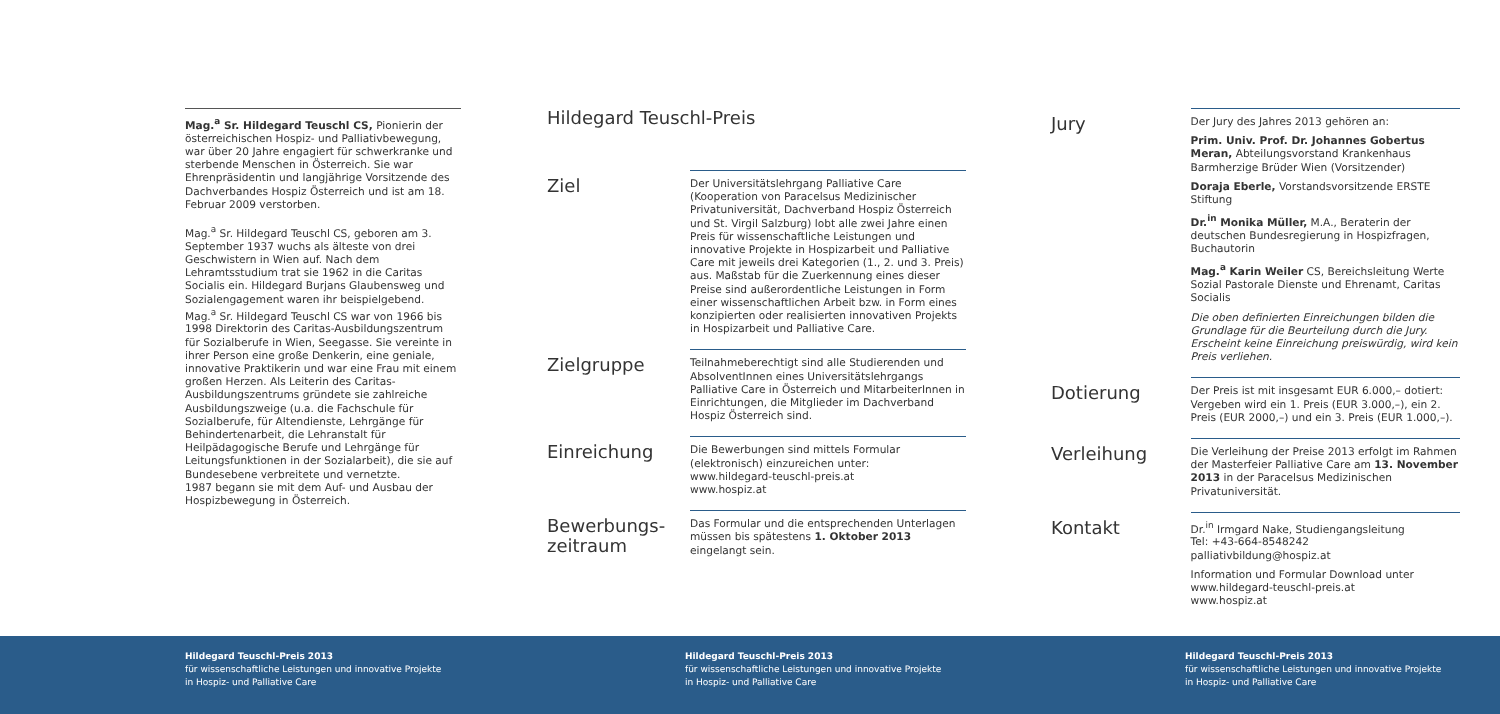Mag.<sup>a</sup> Sr. Hildegard Teuschl CS, Pionierin der österreichischen Hospiz- und Palliativbewegung, war über 20 Jahre engagiert für schwerkranke und sterbende Menschen in Österreich. Sie war Ehrenpräsidentin und langjährige Vorsitzende des Dachverbandes Hospiz Österreich und ist am 18. Februar 2009 verstorben.
Mag.<sup>a</sup> Sr. Hildegard Teuschl CS, geboren am 3. September 1937 wuchs als älteste von drei Geschwistern in Wien auf. Nach dem Lehramtsstudium trat sie 1962 in die Caritas Socialis ein. Hildegard Burjans Glaubensweg und Sozialengagement waren ihr beispielgebend.
Mag.<sup>a</sup> Sr. Hildegard Teuschl CS war von 1966 bis 1998 Direktorin des Caritas-Ausbildungszentrum für Sozialberufe in Wien, Seegasse. Sie vereinte in ihrer Person eine große Denkerin, eine geniale, innovative Praktikerin und war eine Frau mit einem großen Herzen. Als Leiterin des Caritas-Ausbildungszentrums gründete sie zahlreiche Ausbildungszweige (u.a. die Fachschule für Sozialberufe, für Altendienste, Lehrgänge für Behindertenarbeit, die Lehranstalt für Heilpädagogische Berufe und Lehrgänge für Leitungsfunktionen in der Sozialarbeit), die sie auf Bundesebene verbreitete und vernetzte.
1987 begann sie mit dem Auf- und Ausbau der Hospizbewegung in Österreich.
Hildegard Teuschl-Preis
Ziel
Der Universitätslehrgang Palliative Care (Kooperation von Paracelsus Medizinischer Privatuniversität, Dachverband Hospiz Österreich und St. Virgil Salzburg) lobt alle zwei Jahre einen Preis für wissenschaftliche Leistungen und innovative Projekte in Hospizarbeit und Palliative Care mit jeweils drei Kategorien (1., 2. und 3. Preis) aus. Maßstab für die Zuerkennung eines dieser Preise sind außerordentliche Leistungen in Form einer wissenschaftlichen Arbeit bzw. in Form eines konzipierten oder realisierten innovativen Projekts in Hospizarbeit und Palliative Care.
Zielgruppe
Teilnahmeberechtigt sind alle Studierenden und AbsolventInnen eines Universitätslehrgangs Palliative Care in Österreich und MitarbeiterInnen in Einrichtungen, die Mitglieder im Dachverband Hospiz Österreich sind.
Einreichung
Die Bewerbungen sind mittels Formular (elektronisch) einzureichen unter:
www.hildegard-teuschl-preis.at
www.hospiz.at
Bewerbungs-
zeitraum
Das Formular und die entsprechenden Unterlagen müssen bis spätestens 1. Oktober 2013 eingelangt sein.
Jury
Der Jury des Jahres 2013 gehören an:
Prim. Univ. Prof. Dr. Johannes Gobertus Meran, Abteilungsvorstand Krankenhaus Barmherzige Brüder Wien (Vorsitzender)
Doraja Eberle, Vorstandsvorsitzende ERSTE Stiftung
Dr.<sup>in</sup> Monika Müller, M.A., Beraterin der deutschen Bundesregierung in Hospizfragen, Buchautorin
Mag.<sup>a</sup> Karin Weiler CS, Bereichsleitung Werte Sozial Pastorale Dienste und Ehrenamt, Caritas Socialis
Die oben definierten Einreichungen bilden die Grundlage für die Beurteilung durch die Jury. Erscheint keine Einreichung preiswürdig, wird kein Preis verliehen.
Dotierung
Der Preis ist mit insgesamt EUR 6.000,– dotiert: Vergeben wird ein 1. Preis (EUR 3.000,–), ein 2. Preis (EUR 2000,–) und ein 3. Preis (EUR 1.000,–).
Verleihung
Die Verleihung der Preise 2013 erfolgt im Rahmen der Masterfeier Palliative Care am 13. November 2013 in der Paracelsus Medizinischen Privatuniversität.
Kontakt
Dr.<sup>in</sup> Irmgard Nake, Studiengangsleitung
Tel: +43-664-8548242
palliativbildung@hospiz.at
Information und Formular Download unter
www.hildegard-teuschl-preis.at
www.hospiz.at
Hildegard Teuschl-Preis 2013
für wissenschaftliche Leistungen und innovative Projekte
in Hospiz- und Palliative Care
Hildegard Teuschl-Preis 2013
für wissenschaftliche Leistungen und innovative Projekte
in Hospiz- und Palliative Care
Hildegard Teuschl-Preis 2013
für wissenschaftliche Leistungen und innovative Projekte
in Hospiz- und Palliative Care